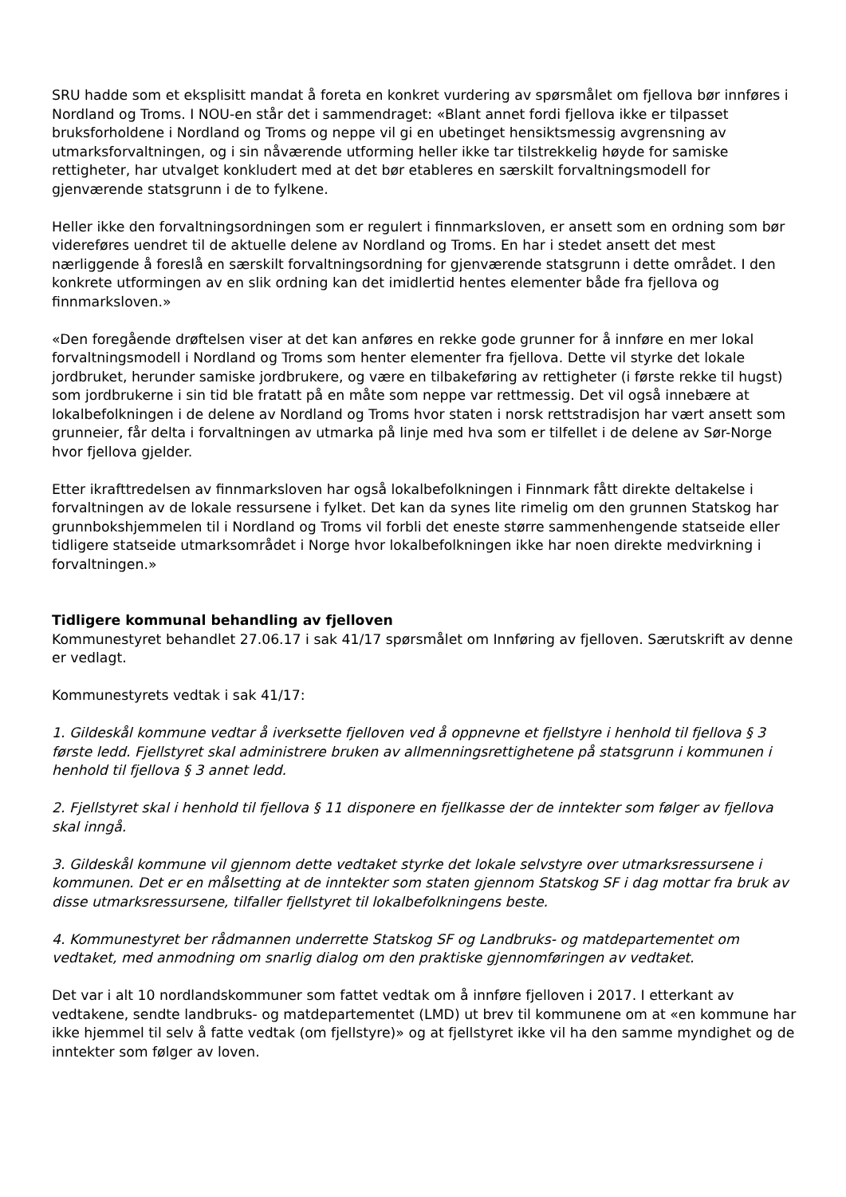SRU hadde som et eksplisitt mandat å foreta en konkret vurdering av spørsmålet om fjellova bør innføres i Nordland og Troms. I NOU-en står det i sammendraget: «Blant annet fordi fjellova ikke er tilpasset bruksforholdene i Nordland og Troms og neppe vil gi en ubetinget hensiktsmessig avgrensning av utmarksforvaltningen, og i sin nåværende utforming heller ikke tar tilstrekkelig høyde for samiske rettigheter, har utvalget konkludert med at det bør etableres en særskilt forvaltningsmodell for gjenværende statsgrunn i de to fylkene.
Heller ikke den forvaltningsordningen som er regulert i finnmarksloven, er ansett som en ordning som bør videreføres uendret til de aktuelle delene av Nordland og Troms. En har i stedet ansett det mest nærliggende å foreslå en særskilt forvaltningsordning for gjenværende statsgrunn i dette området. I den konkrete utformingen av en slik ordning kan det imidlertid hentes elementer både fra fjellova og finnmarksloven.»
«Den foregående drøftelsen viser at det kan anføres en rekke gode grunner for å innføre en mer lokal forvaltningsmodell i Nordland og Troms som henter elementer fra fjellova. Dette vil styrke det lokale jordbruket, herunder samiske jordbrukere, og være en tilbakeføring av rettigheter (i første rekke til hugst) som jordbrukerne i sin tid ble fratatt på en måte som neppe var rettmessig. Det vil også innebære at lokalbefolkningen i de delene av Nordland og Troms hvor staten i norsk rettstradisjon har vært ansett som grunneier, får delta i forvaltningen av utmarka på linje med hva som er tilfellet i de delene av Sør-Norge hvor fjellova gjelder.
Etter ikrafttredelsen av finnmarksloven har også lokalbefolkningen i Finnmark fått direkte deltakelse i forvaltningen av de lokale ressursene i fylket. Det kan da synes lite rimelig om den grunnen Statskog har grunnbokshjemmelen til i Nordland og Troms vil forbli det eneste større sammenhengende statseide eller tidligere statseide utmarksområdet i Norge hvor lokalbefolkningen ikke har noen direkte medvirkning i forvaltningen.»
Tidligere kommunal behandling av fjelloven
Kommunestyret behandlet 27.06.17 i sak 41/17 spørsmålet om Innføring av fjelloven. Særutskrift av denne er vedlagt.
Kommunestyrets vedtak i sak 41/17:
1. Gildeskål kommune vedtar å iverksette fjelloven ved å oppnevne et fjellstyre i henhold til fjellova § 3 første ledd. Fjellstyret skal administrere bruken av allmenningsrettighetene på statsgrunn i kommunen i henhold til fjellova § 3 annet ledd.
2. Fjellstyret skal i henhold til fjellova § 11 disponere en fjellkasse der de inntekter som følger av fjellova skal inngå.
3. Gildeskål kommune vil gjennom dette vedtaket styrke det lokale selvstyre over utmarksressursene i kommunen. Det er en målsetting at de inntekter som staten gjennom Statskog SF i dag mottar fra bruk av disse utmarksressursene, tilfaller fjellstyret til lokalbefolkningens beste.
4. Kommunestyret ber rådmannen underrette Statskog SF og Landbruks- og matdepartementet om vedtaket, med anmodning om snarlig dialog om den praktiske gjennomføringen av vedtaket.
Det var i alt 10 nordlandskommuner som fattet vedtak om å innføre fjelloven i 2017. I etterkant av vedtakene, sendte landbruks- og matdepartementet (LMD) ut brev til kommunene om at «en kommune har ikke hjemmel til selv å fatte vedtak (om fjellstyre)» og at fjellstyret ikke vil ha den samme myndighet og de inntekter som følger av loven.